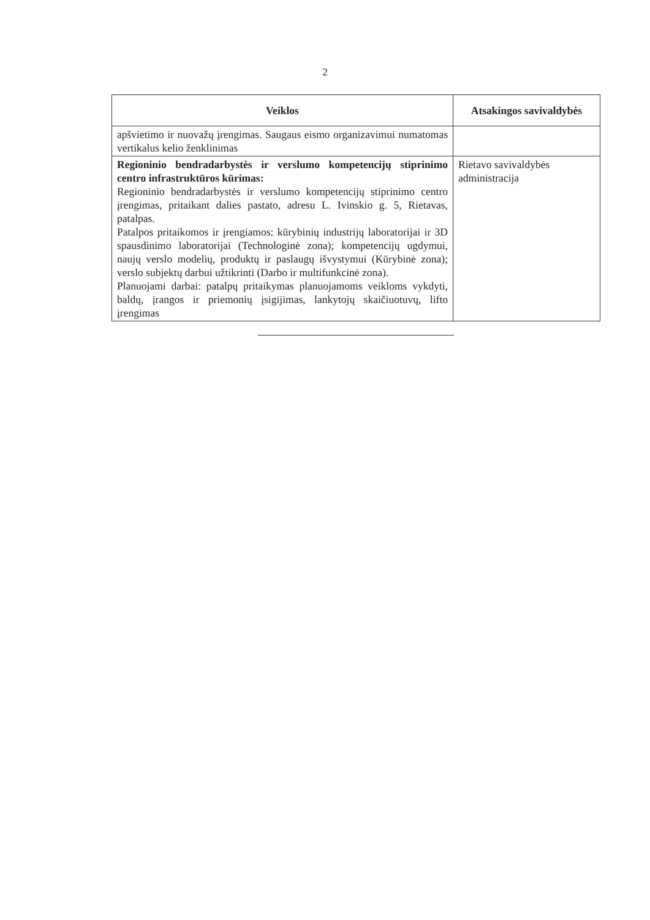2
| Veiklos | Atsakingos savivaldybės |
| --- | --- |
| apšvietimo ir nuovažų įrengimas. Saugaus eismo organizavimui numatomas vertikalus kelio ženklinimas | |
| Regioninio bendradarbystės ir verslumo kompetencijų stiprinimo centro infrastruktūros kūrimas: Regioninio bendradarbystės ir verslumo kompetencijų stiprinimo centro įrengimas, pritaikant dalies pastato, adresu L. Ivinskio g. 5, Rietavas, patalpas. Patalpos pritaikomos ir įrengiamos: kūrybinių industrijų laboratorijai ir 3D spausdinimo laboratorijai (Technologinė zona); kompetencijų ugdymui, naujų verslo modelių, produktų ir paslaugų išvystymui (Kūrybinė zona); verslo subjektų darbui užtikrinti (Darbo ir multifunkcinė zona). Planuojami darbai: patalpų pritaikymas planuojamoms veikloms vykdyti, baldų, įrangos ir priemonių įsigijimas, lankytojų skaičiuotuvų, lifto įrengimas | Rietavo savivaldybės administracija |